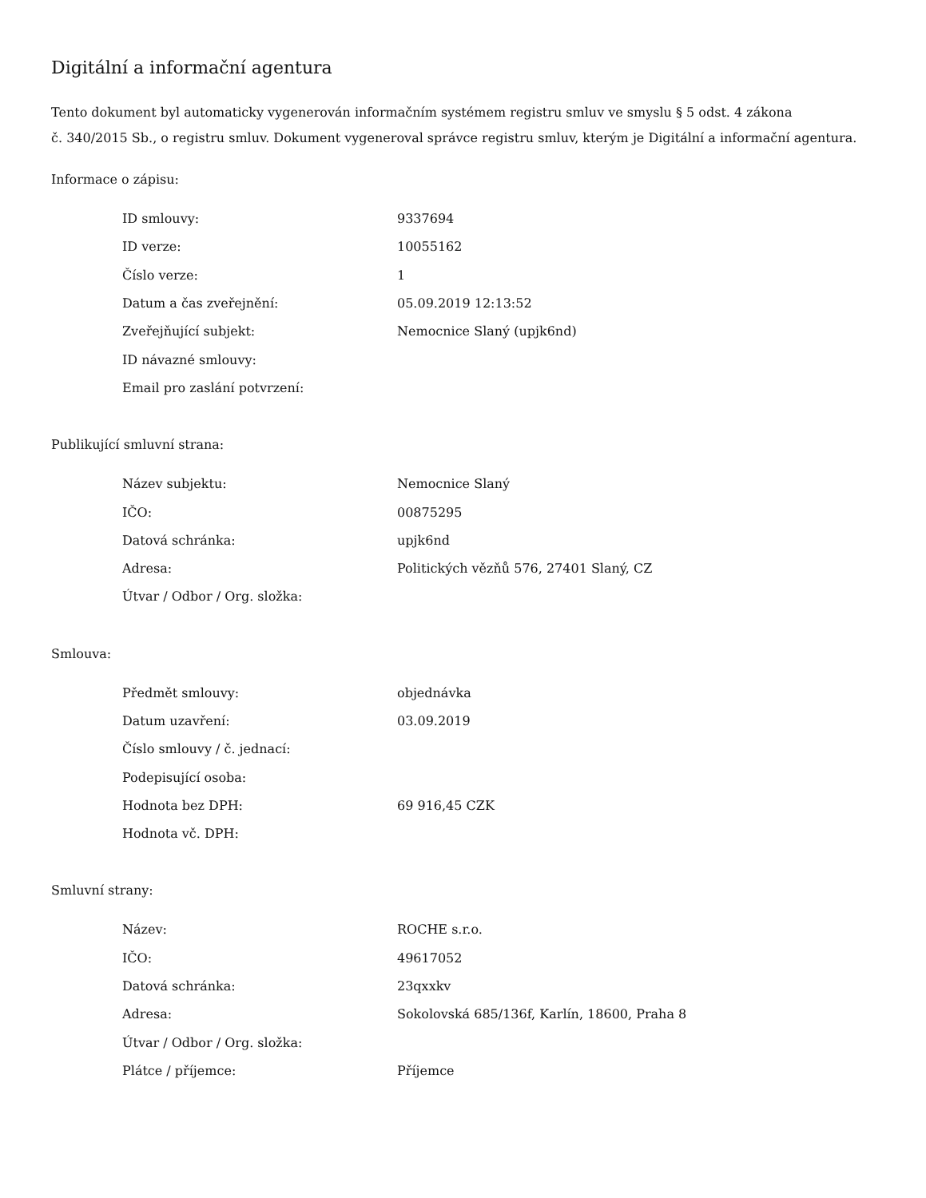Digitální a informační agentura
Tento dokument byl automaticky vygenerován informačním systémem registru smluv ve smyslu § 5 odst. 4 zákona
č. 340/2015 Sb., o registru smluv. Dokument vygeneroval správce registru smluv, kterým je Digitální a informační agentura.
Informace o zápisu:
| ID smlouvy: | 9337694 |
| ID verze: | 10055162 |
| Číslo verze: | 1 |
| Datum a čas zveřejnění: | 05.09.2019 12:13:52 |
| Zveřejňující subjekt: | Nemocnice Slaný (upjk6nd) |
| ID návazné smlouvy: | |
| Email pro zaslání potvrzení: | |
Publikující smluvní strana:
| Název subjektu: | Nemocnice Slaný |
| IČO: | 00875295 |
| Datová schránka: | upjk6nd |
| Adresa: | Politických vězňů 576, 27401 Slaný, CZ |
| Útvar / Odbor / Org. složka: | |
Smlouva:
| Předmět smlouvy: | objednávka |
| Datum uzavření: | 03.09.2019 |
| Číslo smlouvy / č. jednací: | |
| Podepisující osoba: | |
| Hodnota bez DPH: | 69 916,45 CZK |
| Hodnota vč. DPH: | |
Smluvní strany:
| Název: | ROCHE s.r.o. |
| IČO: | 49617052 |
| Datová schránka: | 23qxxkv |
| Adresa: | Sokolovská 685/136f, Karlín, 18600, Praha 8 |
| Útvar / Odbor / Org. složka: | |
| Plátce / příjemce: | Příjemce |